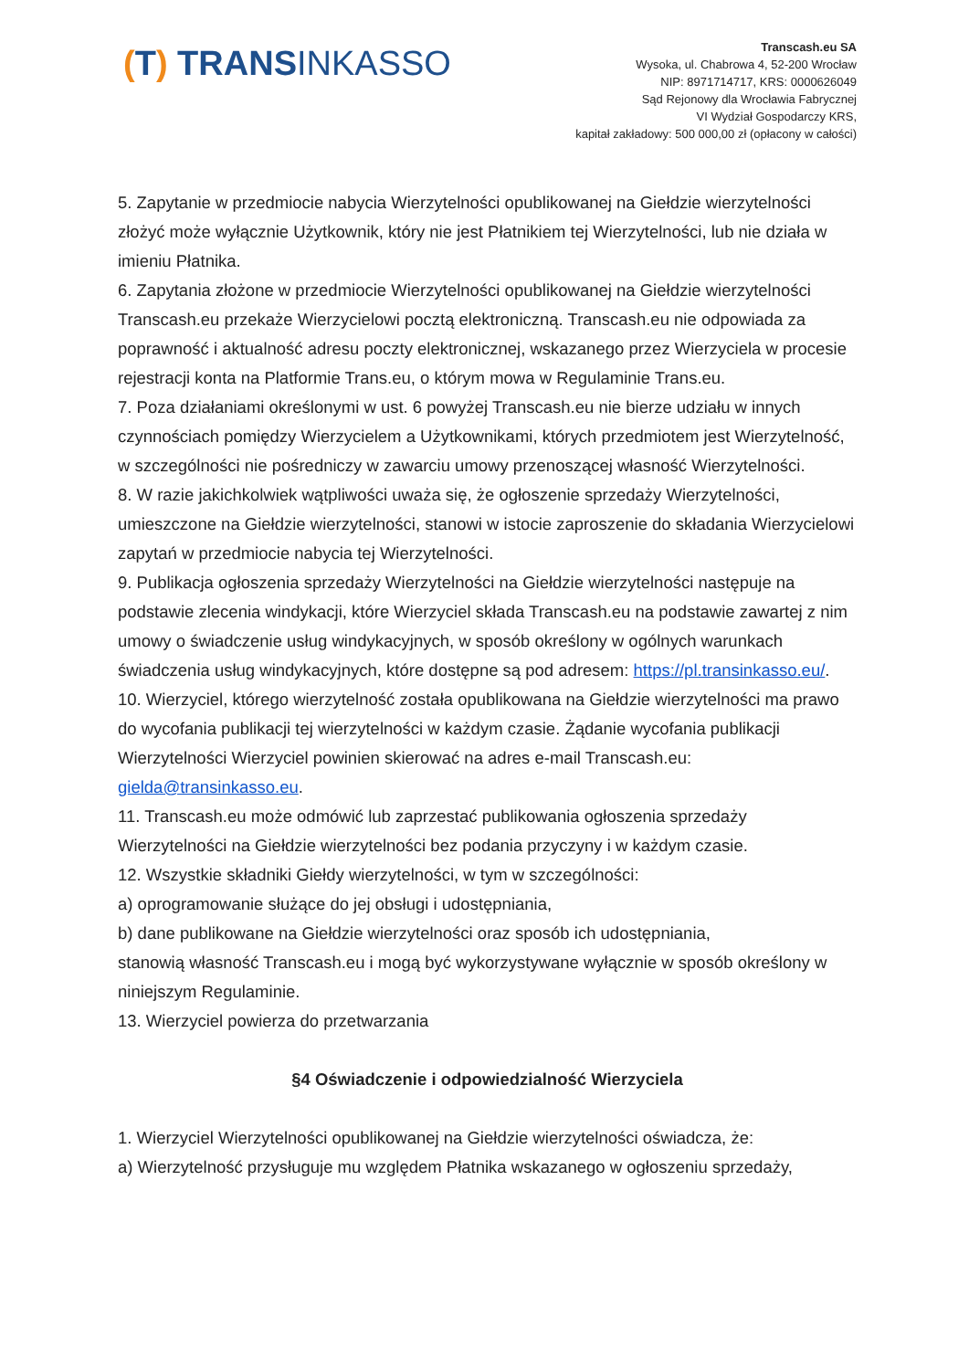(T) TRANSINKASSO
Transcash.eu SA
Wysoka, ul. Chabrowa 4, 52-200 Wrocław
NIP: 8971714717, KRS: 0000626049
Sąd Rejonowy dla Wrocławia Fabrycznej
VI Wydział Gospodarczy KRS,
kapitał zakładowy: 500 000,00 zł (opłacony w całości)
5. Zapytanie w przedmiocie nabycia Wierzytelności opublikowanej na Giełdzie wierzytelności złożyć może wyłącznie Użytkownik, który nie jest Płatnikiem tej Wierzytelności, lub nie działa w imieniu Płatnika.
6. Zapytania złożone w przedmiocie Wierzytelności opublikowanej na Giełdzie wierzytelności Transcash.eu przekaże Wierzycielowi pocztą elektroniczną. Transcash.eu nie odpowiada za poprawność i aktualność adresu poczty elektronicznej, wskazanego przez Wierzyciela w procesie rejestracji konta na Platformie Trans.eu, o którym mowa w Regulaminie Trans.eu.
7. Poza działaniami określonymi w ust. 6 powyżej Transcash.eu nie bierze udziału w innych czynnościach pomiędzy Wierzycielem a Użytkownikami, których przedmiotem jest Wierzytelność, w szczególności nie pośredniczy w zawarciu umowy przenoszącej własność Wierzytelności.
8. W razie jakichkolwiek wątpliwości uważa się, że ogłoszenie sprzedaży Wierzytelności, umieszczone na Giełdzie wierzytelności, stanowi w istocie zaproszenie do składania Wierzycielowi zapytań w przedmiocie nabycia tej Wierzytelności.
9. Publikacja ogłoszenia sprzedaży Wierzytelności na Giełdzie wierzytelności następuje na podstawie zlecenia windykacji, które Wierzyciel składa Transcash.eu na podstawie zawartej z nim umowy o świadczenie usług windykacyjnych, w sposób określony w ogólnych warunkach świadczenia usług windykacyjnych, które dostępne są pod adresem: https://pl.transinkasso.eu/.
10. Wierzyciel, którego wierzytelność została opublikowana na Giełdzie wierzytelności ma prawo do wycofania publikacji tej wierzytelności w każdym czasie. Żądanie wycofania publikacji Wierzytelności Wierzyciel powinien skierować na adres e-mail Transcash.eu: gielda@transinkasso.eu.
11. Transcash.eu może odmówić lub zaprzestać publikowania ogłoszenia sprzedaży Wierzytelności na Giełdzie wierzytelności bez podania przyczyny i w każdym czasie.
12. Wszystkie składniki Giełdy wierzytelności, w tym w szczególności:
a) oprogramowanie służące do jej obsługi i udostępniania,
b) dane publikowane na Giełdzie wierzytelności oraz sposób ich udostępniania,
stanowią własność Transcash.eu i mogą być wykorzystywane wyłącznie w sposób określony w niniejszym Regulaminie.
13. Wierzyciel powierza do przetwarzania
§4 Oświadczenie i odpowiedzialność Wierzyciela
1. Wierzyciel Wierzytelności opublikowanej na Giełdzie wierzytelności oświadcza, że:
a) Wierzytelność przysługuje mu względem Płatnika wskazanego w ogłoszeniu sprzedaży,